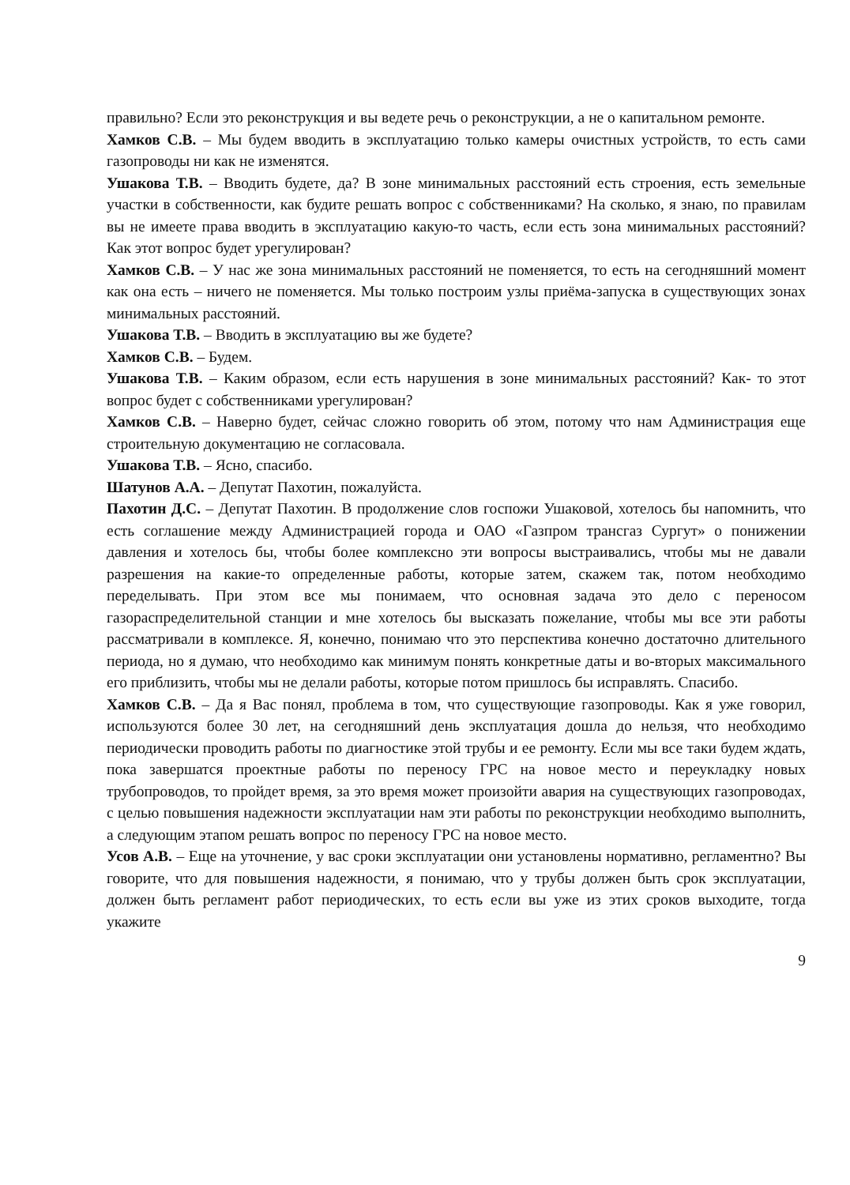правильно? Если это реконструкция и вы ведете речь о реконструкции, а не о капитальном ремонте.
Хамков С.В. – Мы будем вводить в эксплуатацию только камеры очистных устройств, то есть сами газопроводы ни как не изменятся.
Ушакова Т.В. – Вводить будете, да? В зоне минимальных расстояний есть строения, есть земельные участки в собственности, как будите решать вопрос с собственниками? На сколько, я знаю, по правилам вы не имеете права вводить в эксплуатацию какую-то часть, если есть зона минимальных расстояний? Как этот вопрос будет урегулирован?
Хамков С.В. – У нас же зона минимальных расстояний не поменяется, то есть на сегодняшний момент как она есть – ничего не поменяется. Мы только построим узлы приёма-запуска в существующих зонах минимальных расстояний.
Ушакова Т.В. – Вводить в эксплуатацию вы же будете?
Хамков С.В. – Будем.
Ушакова Т.В. – Каким образом, если есть нарушения в зоне минимальных расстояний? Как- то этот вопрос будет с собственниками урегулирован?
Хамков С.В. – Наверно будет, сейчас сложно говорить об этом, потому что нам Администрация еще строительную документацию не согласовала.
Ушакова Т.В. – Ясно, спасибо.
Шатунов А.А. – Депутат Пахотин, пожалуйста.
Пахотин Д.С. – Депутат Пахотин. В продолжение слов госпожи Ушаковой, хотелось бы напомнить, что есть соглашение между Администрацией города и ОАО «Газпром трансгаз Сургут» о понижении давления и хотелось бы, чтобы более комплексно эти вопросы выстраивались, чтобы мы не давали разрешения на какие-то определенные работы, которые затем, скажем так, потом необходимо переделывать. При этом все мы понимаем, что основная задача это дело с переносом газораспределительной станции и мне хотелось бы высказать пожелание, чтобы мы все эти работы рассматривали в комплексе. Я, конечно, понимаю что это перспектива конечно достаточно длительного периода, но я думаю, что необходимо как минимум понять конкретные даты и во-вторых максимального его приблизить, чтобы мы не делали работы, которые потом пришлось бы исправлять. Спасибо.
Хамков С.В. – Да я Вас понял, проблема в том, что существующие газопроводы. Как я уже говорил, используются более 30 лет, на сегодняшний день эксплуатация дошла до нельзя, что необходимо периодически проводить работы по диагностике этой трубы и ее ремонту. Если мы все таки будем ждать, пока завершатся проектные работы по переносу ГРС на новое место и переукладку новых трубопроводов, то пройдет время, за это время может произойти авария на существующих газопроводах, с целью повышения надежности эксплуатации нам эти работы по реконструкции необходимо выполнить, а следующим этапом решать вопрос по переносу ГРС на новое место.
Усов А.В. – Еще на уточнение, у вас сроки эксплуатации они установлены нормативно, регламентно? Вы говорите, что для повышения надежности, я понимаю, что у трубы должен быть срок эксплуатации, должен быть регламент работ периодических, то есть если вы уже из этих сроков выходите, тогда укажите
9